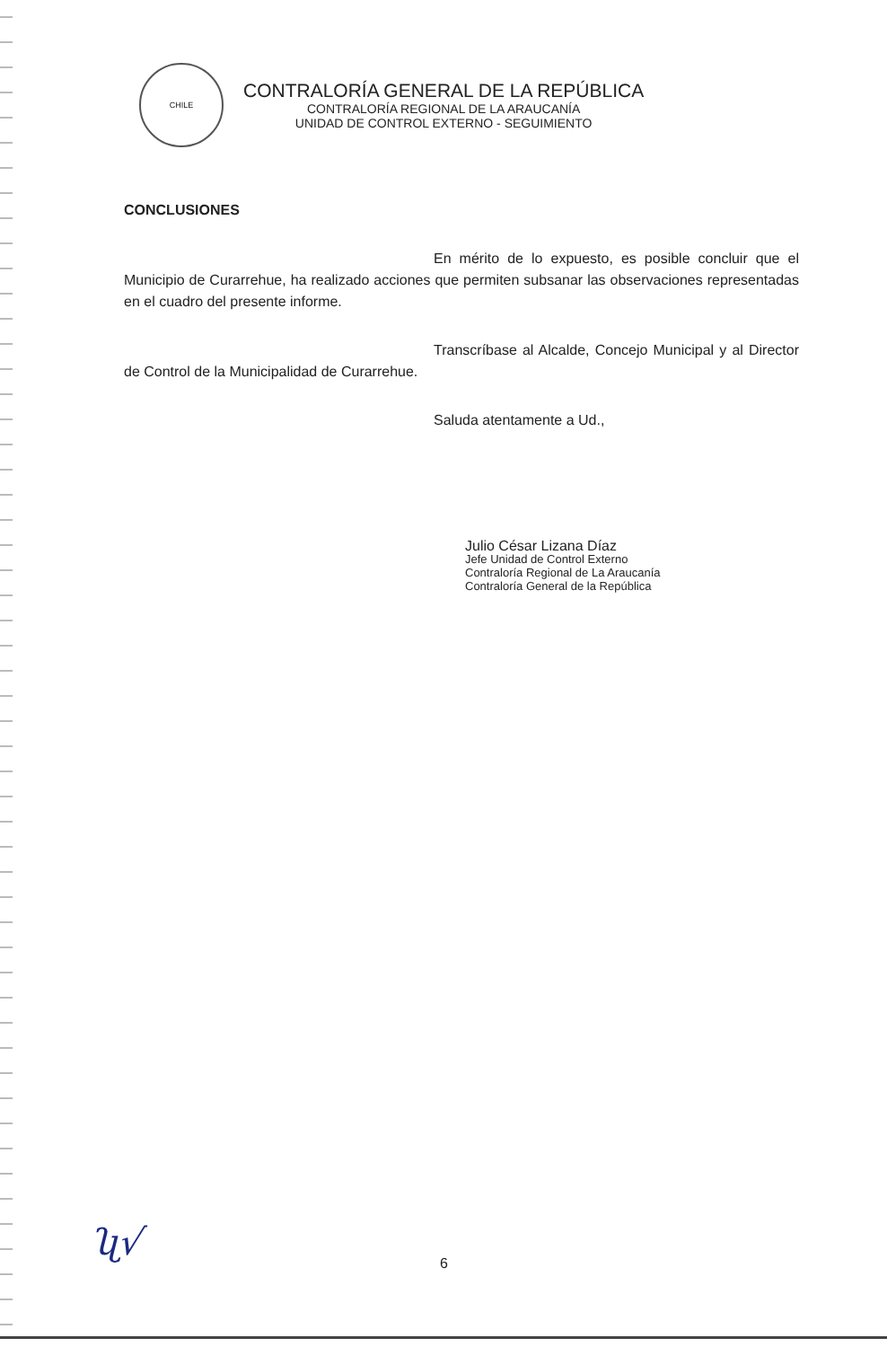CHILE
CONTRALORÍA GENERAL DE LA REPÚBLICA
CONTRALORÍA REGIONAL DE LA ARAUCANÍA
UNIDAD DE CONTROL EXTERNO - SEGUIMIENTO
CONCLUSIONES
En mérito de lo expuesto, es posible concluir que el Municipio de Curarrehue, ha realizado acciones que permiten subsanar las observaciones representadas en el cuadro del presente informe.
Transcríbase al Alcalde, Concejo Municipal y al Director de Control de la Municipalidad de Curarrehue.
Saluda atentamente a Ud.,
Julio César Lizana Díaz
Jefe Unidad de Control Externo
Contraloría Regional de La Araucanía
Contraloría General de la República
ʯ√ 6